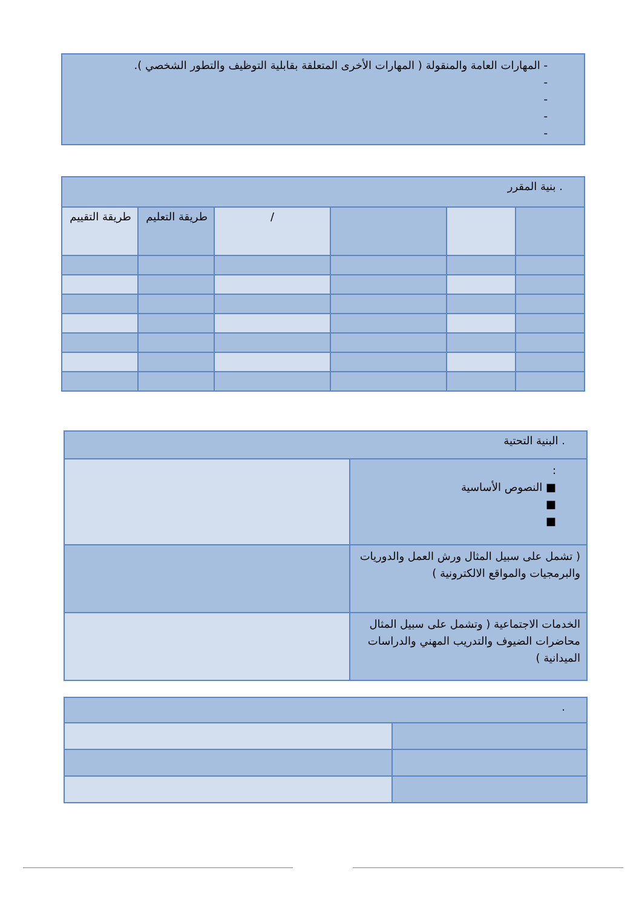| - المهارات العامة والمنقولة ( المهارات الأخرى المتعلقة بقابلية التوظيف والتطور الشخصي ). - - - - |
| . بنية المقرر | | | | | |
| | | | / | طريقة التعليم | طريقة التقييم |
| . البنية التحتية | |
| : ■ النصوص الأساسية ■ ■ | |
| ( تشمل على سبيل المثال ورش العمل والدوريات والبرمجيات والمواقع الالكترونية ) | |
| الخدمات الاجتماعية ( وتشمل على سبيل المثال محاضرات الضيوف والتدريب المهني والدراسات الميدانية ) | |
| . | |